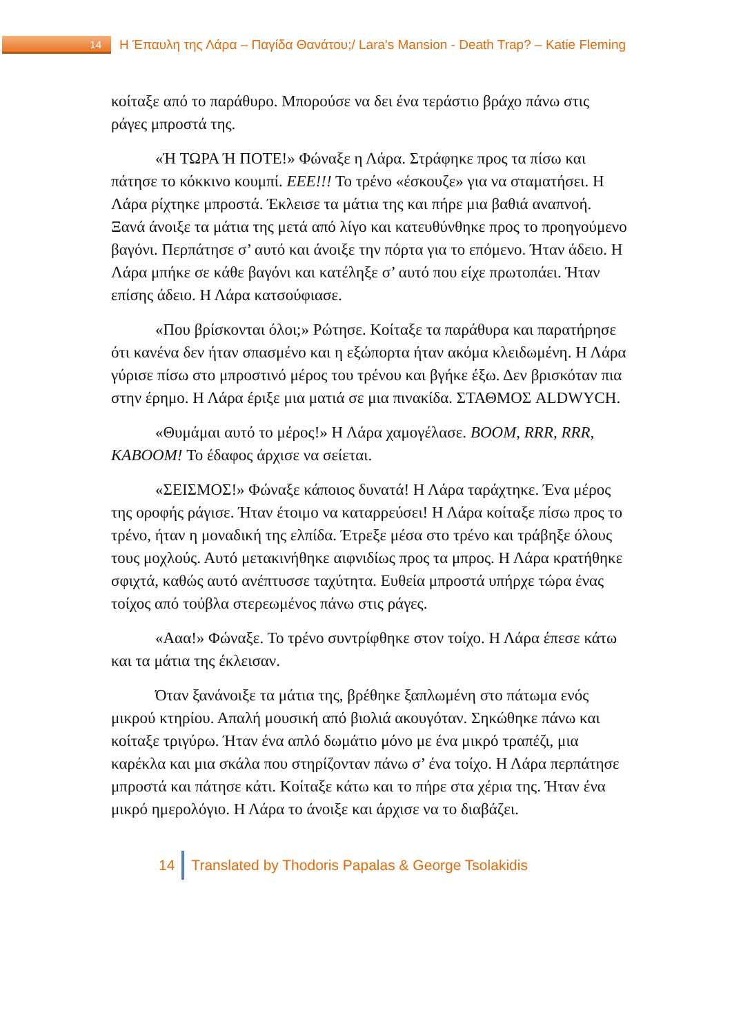14
Η Έπαυλη της Λάρα – Παγίδα Θανάτου;/ Lara's Mansion - Death Trap? – Katie Fleming
κοίταξε από το παράθυρο. Μπορούσε να δει ένα τεράστιο βράχο πάνω στις ράγες μπροστά της.
«Ή ΤΩΡΑ Ή ΠΟΤΕ!» Φώναξε η Λάρα. Στράφηκε προς τα πίσω και πάτησε το κόκκινο κουμπί. ΕΕΕ!!! Το τρένο «έσκουζε» για να σταματήσει. Η Λάρα ρίχτηκε μπροστά. Έκλεισε τα μάτια της και πήρε μια βαθιά αναπνοή. Ξανά άνοιξε τα μάτια της μετά από λίγο και κατευθύνθηκε προς το προηγούμενο βαγόνι. Περπάτησε σ’ αυτό και άνοιξε την πόρτα για το επόμενο. Ήταν άδειο. Η Λάρα μπήκε σε κάθε βαγόνι και κατέληξε σ’ αυτό που είχε πρωτοπάει. Ήταν επίσης άδειο. Η Λάρα κατσούφιασε.
«Που βρίσκονται όλοι;» Ρώτησε. Κοίταξε τα παράθυρα και παρατήρησε ότι κανένα δεν ήταν σπασμένο και η εξώπορτα ήταν ακόμα κλειδωμένη. Η Λάρα γύρισε πίσω στο μπροστινό μέρος του τρένου και βγήκε έξω. Δεν βρισκόταν πια στην έρημο. Η Λάρα έριξε μια ματιά σε μια πινακίδα. ΣΤΑΘΜΟΣ ALDWYCH.
«Θυμάμαι αυτό το μέρος!» Η Λάρα χαμογέλασε. BOOM, RRR, RRR, KABOOM! Το έδαφος άρχισε να σείεται.
«ΣΕΙΣΜΟΣ!» Φώναξε κάποιος δυνατά! Η Λάρα ταράχτηκε. Ένα μέρος της οροφής ράγισε. Ήταν έτοιμο να καταρρεύσει! Η Λάρα κοίταξε πίσω προς το τρένο, ήταν η μοναδική της ελπίδα. Έτρεξε μέσα στο τρένο και τράβηξε όλους τους μοχλούς. Αυτό μετακινήθηκε αιφνιδίως προς τα μπρος. Η Λάρα κρατήθηκε σφιχτά, καθώς αυτό ανέπτυσσε ταχύτητα. Ευθεία μπροστά υπήρχε τώρα ένας τοίχος από τούβλα στερεωμένος πάνω στις ράγες.
«Ααα!» Φώναξε. Το τρένο συντρίφθηκε στον τοίχο. Η Λάρα έπεσε κάτω και τα μάτια της έκλεισαν.
Όταν ξανάνοιξε τα μάτια της, βρέθηκε ξαπλωμένη στο πάτωμα ενός μικρού κτηρίου. Απαλή μουσική από βιολιά ακουγόταν. Σηκώθηκε πάνω και κοίταξε τριγύρω. Ήταν ένα απλό δωμάτιο μόνο με ένα μικρό τραπέζι, μια καρέκλα και μια σκάλα που στηρίζονταν πάνω σ’ ένα τοίχο. Η Λάρα περπάτησε μπροστά και πάτησε κάτι. Κοίταξε κάτω και το πήρε στα χέρια της. Ήταν ένα μικρό ημερολόγιο. Η Λάρα το άνοιξε και άρχισε να το διαβάζει.
14
Translated by Thodoris Papalas & George Tsolakidis